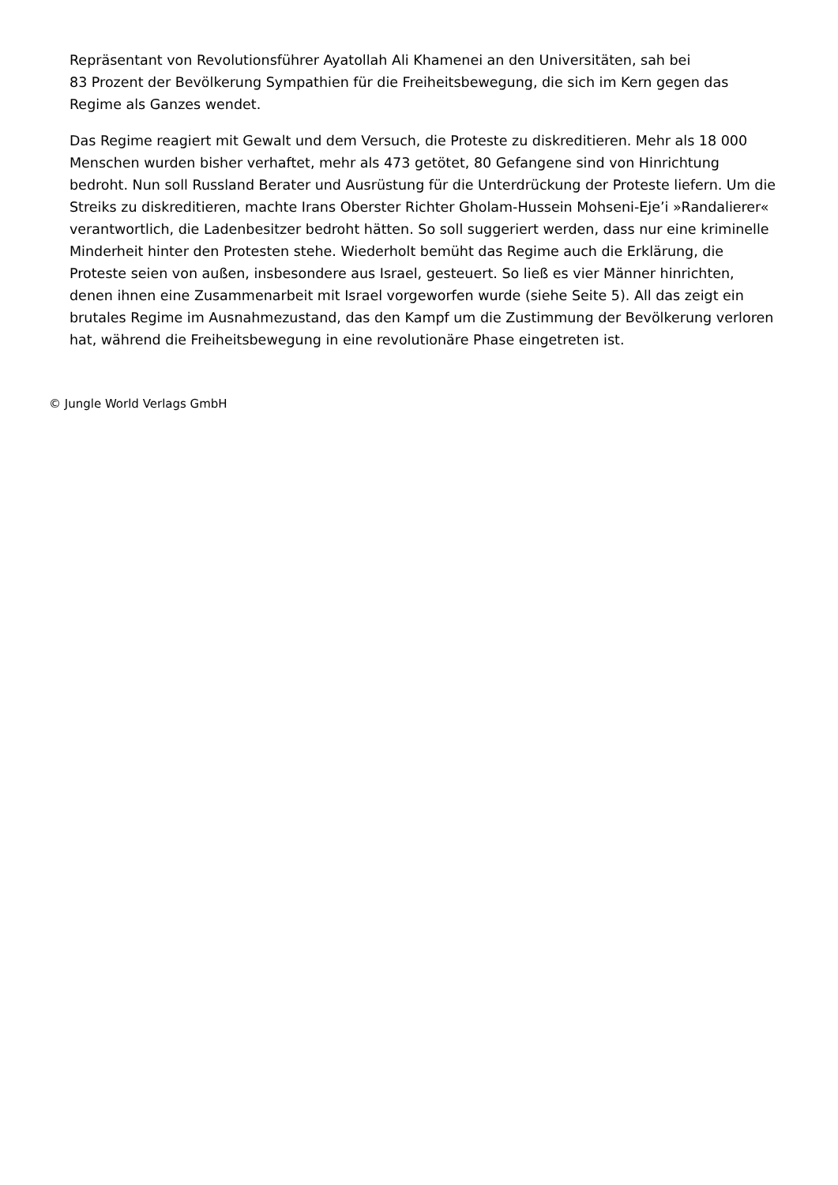Repräsentant von Revolutionsführer Ayatollah Ali Khamenei an den Universitäten, sah bei
83 Prozent der Bevölkerung Sympathien für die Freiheitsbewegung, die sich im Kern gegen das Regime als Ganzes wendet.
Das Regime reagiert mit Gewalt und dem Versuch, die Proteste zu diskreditieren. Mehr als 18 000 Menschen wurden bisher verhaftet, mehr als 473 getötet, 80 Gefangene sind von Hinrichtung bedroht. Nun soll Russland Berater und Ausrüstung für die Unterdrückung der Proteste liefern. Um die Streiks zu diskreditieren, machte Irans Oberster Richter Gholam-Hussein Mohseni-Eje’i »Randalierer« verantwortlich, die Ladenbesitzer bedroht hätten. So soll suggeriert werden, dass nur eine kriminelle Minderheit hinter den Protesten stehe. Wiederholt bemüht das Regime auch die Erklärung, die Proteste seien von außen, insbesondere aus Israel, gesteuert. So ließ es vier Männer hinrichten, denen ihnen eine Zusammenarbeit mit Israel vorgeworfen wurde (siehe Seite 5). All das zeigt ein brutales Regime im Ausnahmezustand, das den Kampf um die Zustimmung der Bevölkerung verloren hat, während die Freiheitsbewegung in eine revolutionäre Phase eingetreten ist.
© Jungle World Verlags GmbH